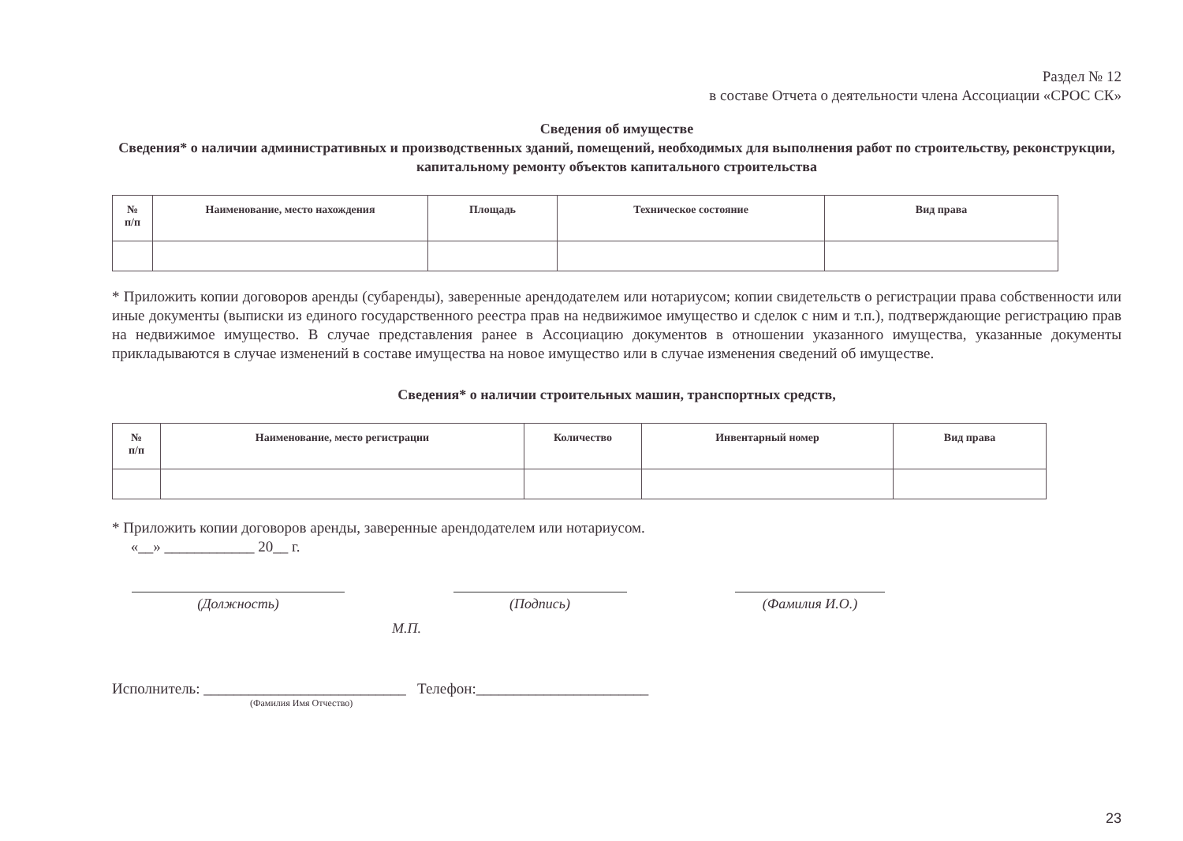Раздел № 12
в составе Отчета о деятельности члена Ассоциации «СРОС СК»
Сведения об имуществе
Сведения* о наличии административных и производственных зданий, помещений, необходимых для выполнения работ по строительству, реконструкции, капитальному ремонту объектов капитального строительства
| № п/п | Наименование, место нахождения | Площадь | Техническое состояние | Вид права |
| --- | --- | --- | --- | --- |
* Приложить копии договоров аренды (субаренды), заверенные арендодателем или нотариусом; копии свидетельств о регистрации права собственности или иные документы (выписки из единого государственного реестра прав на недвижимое имущество и сделок с ним и т.п.), подтверждающие регистрацию прав на недвижимое имущество. В случае представления ранее в Ассоциацию документов в отношении указанного имущества, указанные документы прикладываются в случае изменений в составе имущества на новое имущество или в случае изменения сведений об имуществе.
Сведения* о наличии строительных машин, транспортных средств,
| № п/п | Наименование, место регистрации | Количество | Инвентарный номер | Вид права |
| --- | --- | --- | --- | --- |
* Приложить копии договоров аренды, заверенные арендодателем или нотариусом.
«__» ____________ 20__ г.
(Должность) (Подпись) (Фамилия И.О.)
М.П.
Исполнитель: ___________________________ Телефон:_______________________
(Фамилия Имя Отчество)
23